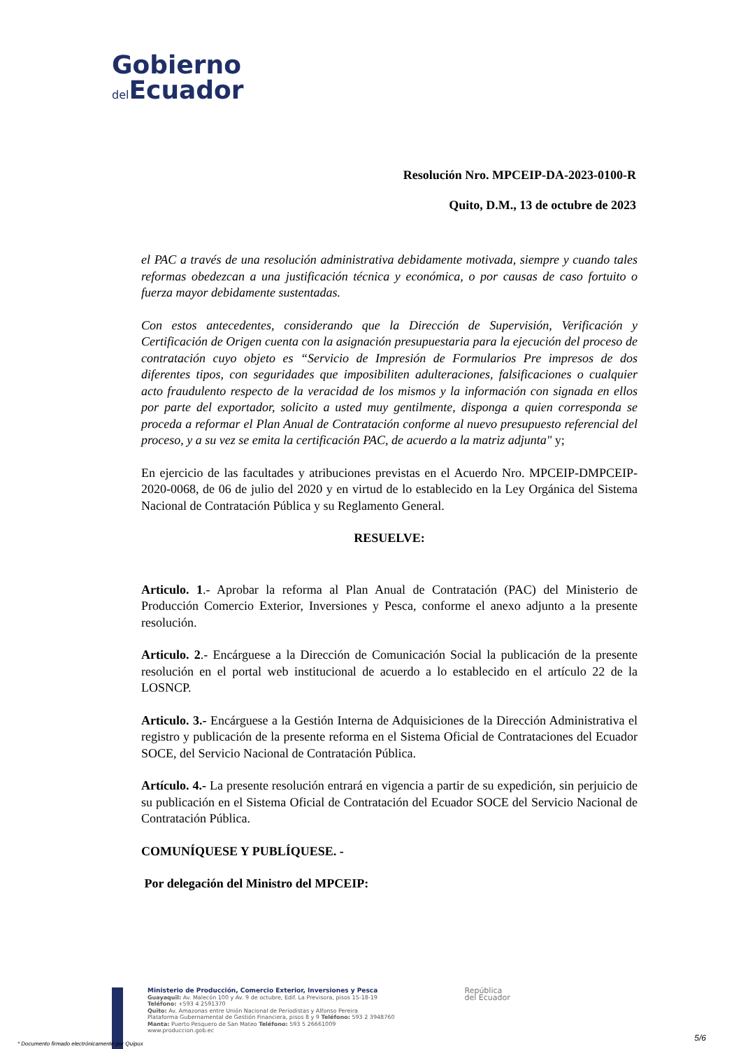Gobierno
del Ecuador
Resolución Nro. MPCEIP-DA-2023-0100-R
Quito, D.M., 13 de octubre de 2023
el PAC a través de una resolución administrativa debidamente motivada, siempre y cuando tales reformas obedezcan a una justificación técnica y económica, o por causas de caso fortuito o fuerza mayor debidamente sustentadas.
Con estos antecedentes, considerando que la Dirección de Supervisión, Verificación y Certificación de Origen cuenta con la asignación presupuestaria para la ejecución del proceso de contratación cuyo objeto es “Servicio de Impresión de Formularios Pre impresos de dos diferentes tipos, con seguridades que imposibiliten adulteraciones, falsificaciones o cualquier acto fraudulento respecto de la veracidad de los mismos y la información con signada en ellos por parte del exportador, solicito a usted muy gentilmente, disponga a quien corresponda se proceda a reformar el Plan Anual de Contratación conforme al nuevo presupuesto referencial del proceso, y a su vez se emita la certificación PAC, de acuerdo a la matriz adjunta" y;
En ejercicio de las facultades y atribuciones previstas en el Acuerdo Nro. MPCEIP-DMPCEIP-2020-0068, de 06 de julio del 2020 y en virtud de lo establecido en la Ley Orgánica del Sistema Nacional de Contratación Pública y su Reglamento General.
RESUELVE:
Articulo. 1.- Aprobar la reforma al Plan Anual de Contratación (PAC) del Ministerio de Producción Comercio Exterior, Inversiones y Pesca, conforme el anexo adjunto a la presente resolución.
Articulo. 2.- Encárguese a la Dirección de Comunicación Social la publicación de la presente resolución en el portal web institucional de acuerdo a lo establecido en el artículo 22 de la LOSNCP.
Articulo. 3.- Encárguese a la Gestión Interna de Adquisiciones de la Dirección Administrativa el registro y publicación de la presente reforma en el Sistema Oficial de Contrataciones del Ecuador SOCE, del Servicio Nacional de Contratación Pública.
Artículo. 4.- La presente resolución entrará en vigencia a partir de su expedición, sin perjuicio de su publicación en el Sistema Oficial de Contratación del Ecuador SOCE del Servicio Nacional de Contratación Pública.
COMUNÍQUESE Y PUBLÍQUESE. -
Por delegación del Ministro del MPCEIP:
Ministerio de Producción, Comercio Exterior, Inversiones y Pesca
Guayaquil: Av. Malecón 100 y Av. 9 de octubre, Edif. La Previsora, pisos 15-18-19
Teléfono: +593 4 2591370
Quito: Av. Amazonas entre Unión Nacional de Periodistas y Alfonso Pereira
Plataforma Gubernamental de Gestión Financiera, pisos 8 y 9 Teléfono: 593 2 3948760
Manta: Puerto Pesquero de San Mateo Teléfono: 593 5 26661009
www.produccion.gob.ec
República
del Ecuador
* Documento firmado electrónicamente por Quipux
5/6